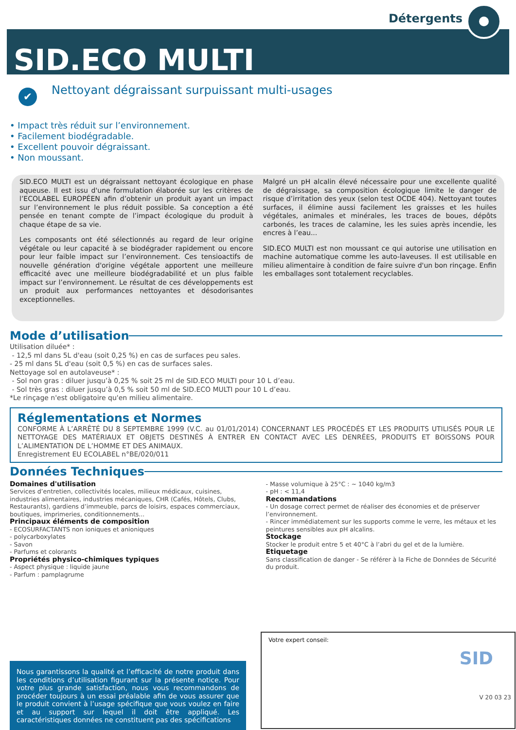Détergents
SID.ECO MULTI
✔
Nettoyant dégraissant surpuissant multi-usages
• Impact très réduit sur l’environnement.
• Facilement biodégradable.
• Excellent pouvoir dégraissant.
• Non moussant.
SID.ECO MULTI est un dégraissant nettoyant écologique en phase aqueuse. Il est issu d'une formulation élaborée sur les critères de l’ECOLABEL EUROPÉEN afin d’obtenir un produit ayant un impact sur l’environnement le plus réduit possible. Sa conception a été pensée en tenant compte de l’impact écologique du produit à chaque étape de sa vie.
Les composants ont été sélectionnés au regard de leur origine végétale ou leur capacité à se biodégrader rapidement ou encore pour leur faible impact sur l’environnement. Ces tensioactifs de nouvelle génération d'origine végétale apportent une meilleure efficacité avec une meilleure biodégradabilité et un plus faible impact sur l’environnement. Le résultat de ces développements est un produit aux performances nettoyantes et désodorisantes exceptionnelles.
Malgré un pH alcalin élevé nécessaire pour une excellente qualité de dégraissage, sa composition écologique limite le danger de risque d’irritation des yeux (selon test OCDE 404). Nettoyant toutes surfaces, il élimine aussi facilement les graisses et les huiles végétales, animales et minérales, les traces de boues, dépôts carbonés, les traces de calamine, les les suies après incendie, les encres à l’eau...
SID.ECO MULTI est non moussant ce qui autorise une utilisation en machine automatique comme les auto-laveuses. Il est utilisable en milieu alimentaire à condition de faire suivre d'un bon rinçage. Enfin les emballages sont totalement recyclables.
Mode d’utilisation
Utilisation diluée* :
- 12,5 ml dans 5L d'eau (soit 0,25 %) en cas de surfaces peu sales.
- 25 ml dans 5L d'eau (soit 0,5 %) en cas de surfaces sales.
Nettoyage sol en autolaveuse* :
- Sol non gras : diluer jusqu’à 0,25 % soit 25 ml de SID.ECO MULTI pour 10 L d’eau.
- Sol très gras : diluer jusqu’à 0,5 % soit 50 ml de SID.ECO MULTI pour 10 L d’eau.
*Le rinçage n'est obligatoire qu'en milieu alimentaire.
Réglementations et Normes
CONFORME À L’ARRÊTÉ DU 8 SEPTEMBRE 1999 (V.C. au 01/01/2014) CONCERNANT LES PROCÉDÉS ET LES PRODUITS UTILISÉS POUR LE NETTOYAGE DES MATÉRIAUX ET OBJETS DESTINÉS À ENTRER EN CONTACT AVEC LES DENRÉES, PRODUITS ET BOISSONS POUR L’ALIMENTATION DE L’HOMME ET DES ANIMAUX.
Enregistrement EU ECOLABEL n°BE/020/011
Données Techniques
Domaines d'utilisation
Services d’entretien, collectivités locales, milieux médicaux, cuisines, industries alimentaires, industries mécaniques, CHR (Cafés, Hôtels, Clubs, Restaurants), gardiens d’immeuble, parcs de loisirs, espaces commerciaux, boutiques, imprimeries, conditionnements...
Principaux éléments de composition
- ECOSURFACTANTS non ioniques et anioniques
- polycarboxylates
- Savon
- Parfums et colorants
Propriétés physico-chimiques typiques
- Aspect physique : liquide jaune
- Parfum : pamplagrume
- Masse volumique à 25°C : ~ 1040 kg/m3
- pH : < 11,4
Recommandations
- Un dosage correct permet de réaliser des économies et de préserver l’environnement.
- Rincer immédiatement sur les supports comme le verre, les métaux et les peintures sensibles aux pH alcalins.
Stockage
Stocker le produit entre 5 et 40°C à l’abri du gel et de la lumière.
Etiquetage
Sans classification de danger - Se référer à la Fiche de Données de Sécurité du produit.
Nous garantissons la qualité et l’efficacité de notre produit dans les conditions d’utilisation figurant sur la présente notice. Pour votre plus grande satisfaction, nous vous recommandons de procéder toujours à un essai préalable afin de vous assurer que le produit convient à l’usage spécifique que vous voulez en faire et au support sur lequel il doit être appliqué. Les caractéristiques données ne constituent pas des spécifications
Votre expert conseil:
SID
V 20 03 23